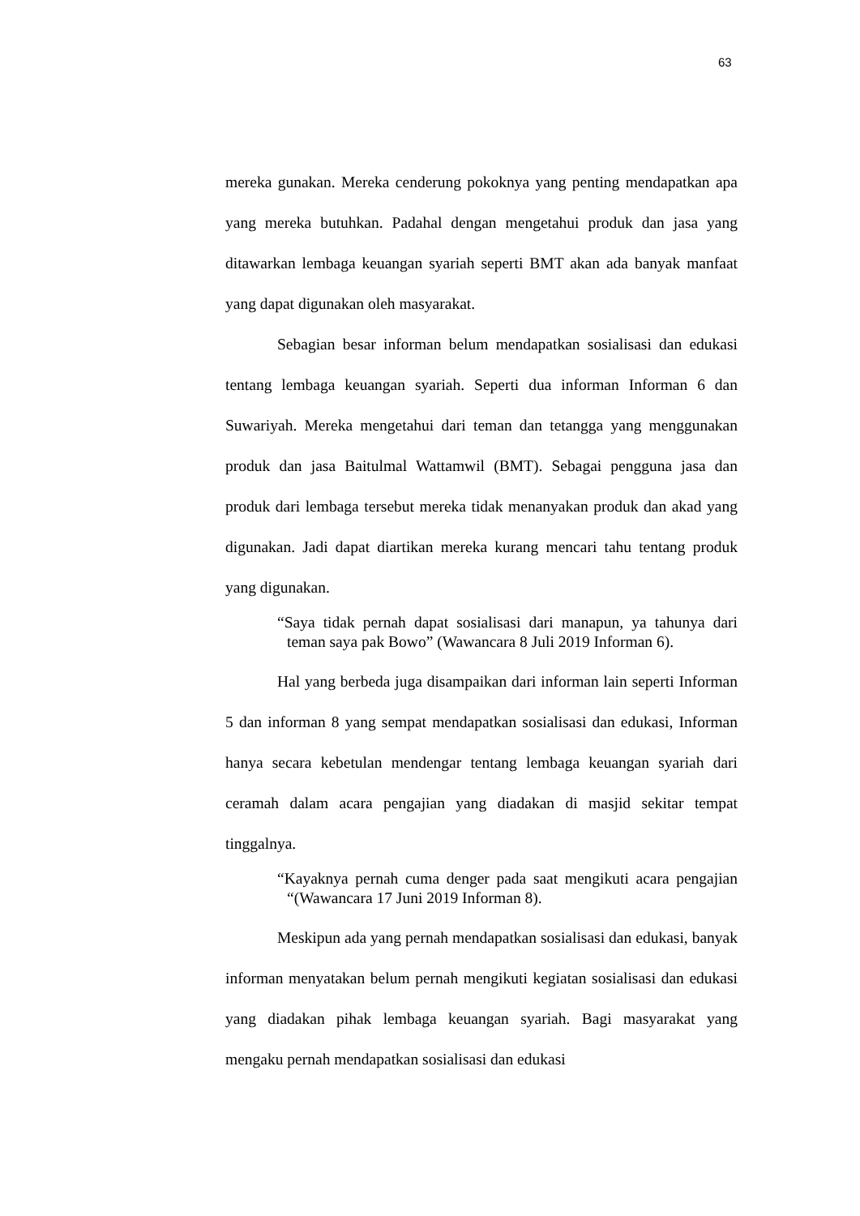63
mereka gunakan. Mereka cenderung pokoknya yang penting mendapatkan apa yang mereka butuhkan. Padahal dengan mengetahui produk dan jasa yang ditawarkan lembaga keuangan syariah seperti BMT akan ada banyak manfaat yang dapat digunakan oleh masyarakat.
Sebagian besar informan belum mendapatkan sosialisasi dan edukasi tentang lembaga keuangan syariah. Seperti dua informan Informan 6 dan Suwariyah. Mereka mengetahui dari teman dan tetangga yang menggunakan produk dan jasa Baitulmal Wattamwil (BMT). Sebagai pengguna jasa dan produk dari lembaga tersebut mereka tidak menanyakan produk dan akad yang digunakan. Jadi dapat diartikan mereka kurang mencari tahu tentang produk yang digunakan.
“Saya tidak pernah dapat sosialisasi dari manapun, ya tahunya dari teman saya pak Bowo” (Wawancara 8 Juli 2019 Informan 6).
Hal yang berbeda juga disampaikan dari informan lain seperti Informan 5 dan informan 8 yang sempat mendapatkan sosialisasi dan edukasi, Informan hanya secara kebetulan mendengar tentang lembaga keuangan syariah dari ceramah dalam acara pengajian yang diadakan di masjid sekitar tempat tinggalnya.
“Kayaknya pernah cuma denger pada saat mengikuti acara pengajian “(Wawancara 17 Juni 2019 Informan 8).
Meskipun ada yang pernah mendapatkan sosialisasi dan edukasi, banyak informan menyatakan belum pernah mengikuti kegiatan sosialisasi dan edukasi yang diadakan pihak lembaga keuangan syariah. Bagi masyarakat yang mengaku pernah mendapatkan sosialisasi dan edukasi